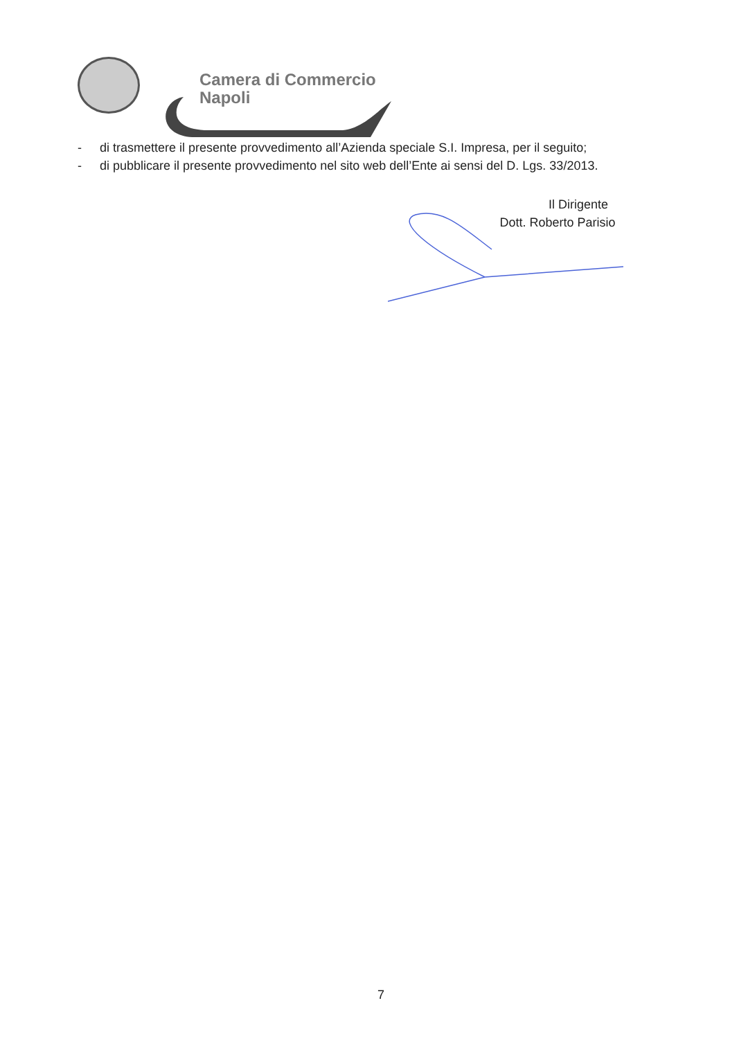Camera di Commercio
Napoli
- di trasmettere il presente provvedimento all’Azienda speciale S.I. Impresa, per il seguito;
- di pubblicare il presente provvedimento nel sito web dell’Ente ai sensi del D. Lgs. 33/2013.
Il Dirigente
Dott. Roberto Parisio
7